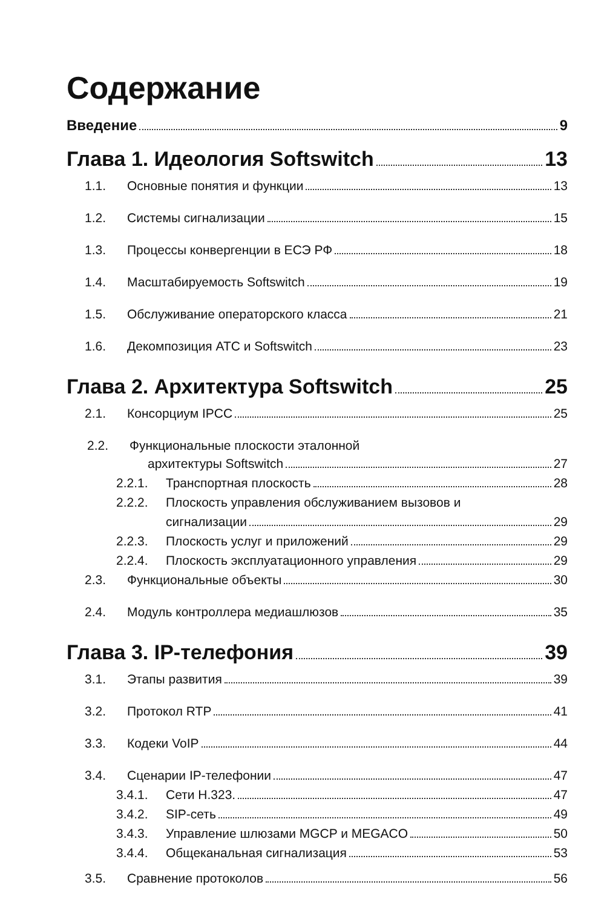Содержание
Введение 9
Глава 1. Идеология Softswitch 13
1.1. Основные понятия и функции 13
1.2. Системы сигнализации 15
1.3. Процессы конвергенции в ЕСЭ РФ 18
1.4. Масштабируемость Softswitch 19
1.5. Обслуживание операторского класса 21
1.6. Декомпозиция АТС и Softswitch 23
Глава 2. Архитектура Softswitch 25
2.1. Консорциум IPCC 25
2.2. Функциональные плоскости эталонной
архитектуры Softswitch 27
2.2.1. Транспортная плоскость 28
2.2.2. Плоскость управления обслуживанием вызовов и
сигнализации 29
2.2.3. Плоскость услуг и приложений 29
2.2.4. Плоскость эксплуатационного управления 29
2.3. Функциональные объекты 30
2.4. Модуль контроллера медиашлюзов 35
Глава 3. IP-телефония 39
3.1. Этапы развития 39
3.2. Протокол RTP 41
3.3. Кодеки VoIP 44
3.4. Сценарии IP-телефонии 47
3.4.1. Сети H.323. 47
3.4.2. SIP-сеть 49
3.4.3. Управление шлюзами MGCP и MEGACO 50
3.4.4. Общеканальная сигнализация 53
3.5. Сравнение протоколов 56